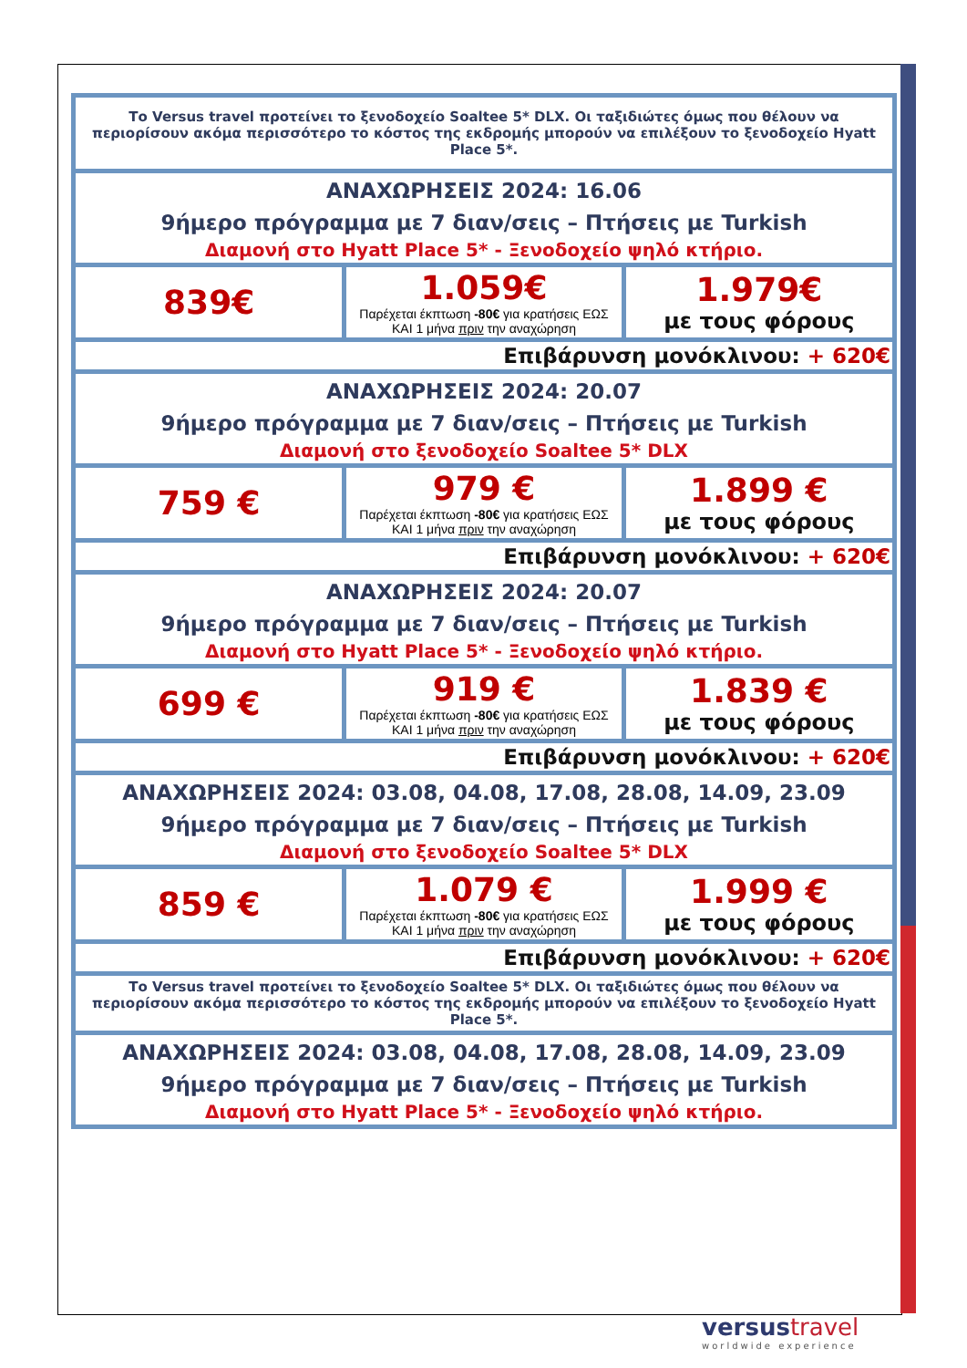| Το Versus travel προτείνει το ξενοδοχείο Soaltee 5* DLX. Οι ταξιδιώτες όμως που θέλουν να περιορίσουν ακόμα περισσότερο το κόστος της εκδρομής μπορούν να επιλέξουν το ξενοδοχείο Hyatt Place 5*. | | |
| ΑΝΑΧΩΡΗΣΕΙΣ 2024: 16.06 9ήμερο πρόγραμμα με 7 διαν/σεις – Πτήσεις με Turkish Διαμονή στο Hyatt Place 5* - Ξενοδοχείο ψηλό κτήριο. | | |
| 839€ | 1.059€ Παρέχεται έκπτωση -80€ για κρατήσεις ΕΩΣ ΚΑΙ 1 μήνα πριν την αναχώρηση | 1.979€ με τους φόρους |
| Επιβάρυνση μονόκλινου: + 620€ | | |
| ΑΝΑΧΩΡΗΣΕΙΣ 2024: 20.07 9ήμερο πρόγραμμα με 7 διαν/σεις – Πτήσεις με Turkish Διαμονή στο ξενοδοχείο Soaltee 5* DLX | | |
| 759 € | 979 € Παρέχεται έκπτωση -80€ για κρατήσεις ΕΩΣ ΚΑΙ 1 μήνα πριν την αναχώρηση | 1.899 € με τους φόρους |
| Επιβάρυνση μονόκλινου: + 620€ | | |
| ΑΝΑΧΩΡΗΣΕΙΣ 2024: 20.07 9ήμερο πρόγραμμα με 7 διαν/σεις – Πτήσεις με Turkish Διαμονή στο Hyatt Place 5* - Ξενοδοχείο ψηλό κτήριο. | | |
| 699 € | 919 € Παρέχεται έκπτωση -80€ για κρατήσεις ΕΩΣ ΚΑΙ 1 μήνα πριν την αναχώρηση | 1.839 € με τους φόρους |
| Επιβάρυνση μονόκλινου: + 620€ | | |
| ΑΝΑΧΩΡΗΣΕΙΣ 2024: 03.08, 04.08, 17.08, 28.08, 14.09, 23.09 9ήμερο πρόγραμμα με 7 διαν/σεις – Πτήσεις με Turkish Διαμονή στο ξενοδοχείο Soaltee 5* DLX | | |
| 859 € | 1.079 € Παρέχεται έκπτωση -80€ για κρατήσεις ΕΩΣ ΚΑΙ 1 μήνα πριν την αναχώρηση | 1.999 € με τους φόρους |
| Επιβάρυνση μονόκλινου: + 620€ | | |
| Το Versus travel προτείνει το ξενοδοχείο Soaltee 5* DLX. Οι ταξιδιώτες όμως που θέλουν να περιορίσουν ακόμα περισσότερο το κόστος της εκδρομής μπορούν να επιλέξουν το ξενοδοχείο Hyatt Place 5*. | | |
| ΑΝΑΧΩΡΗΣΕΙΣ 2024: 03.08, 04.08, 17.08, 28.08, 14.09, 23.09 9ήμερο πρόγραμμα με 7 διαν/σεις – Πτήσεις με Turkish Διαμονή στο Hyatt Place 5* - Ξενοδοχείο ψηλό κτήριο. | | |
versus travel
worldwide experience